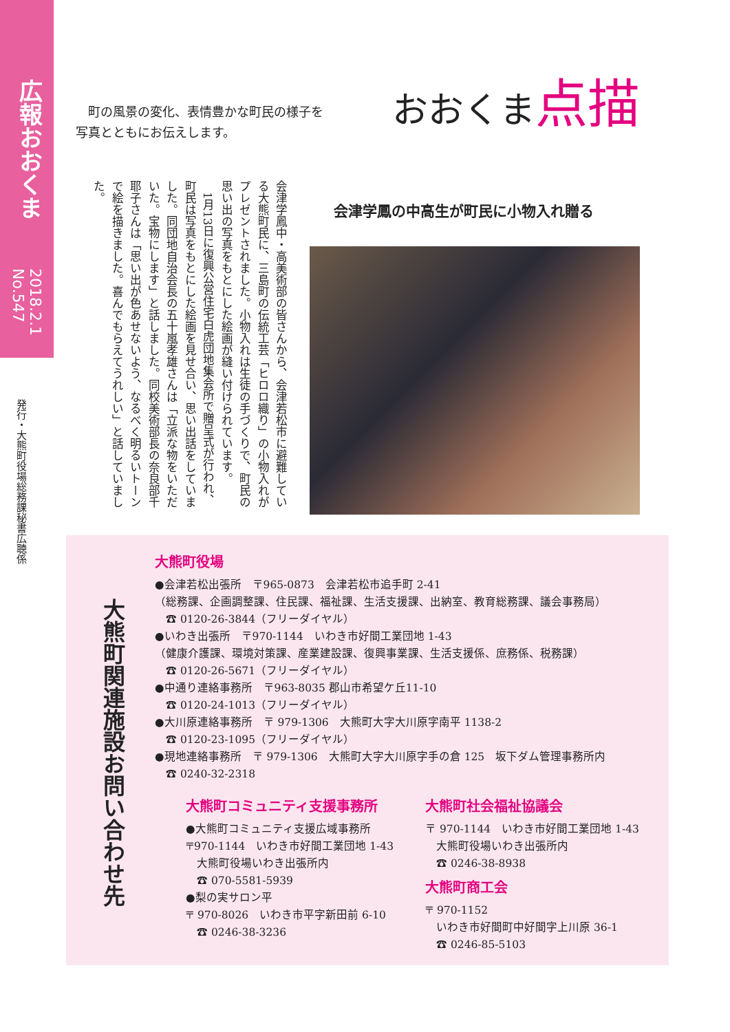広報おおくま
2018.2.1 No.547
発行・大熊町役場総務課秘書広聴係
　町の風景の変化、表情豊かな町民の様子を
写真とともにお伝えします。
おおくま点描
会津学鳳の中高生が町民に小物入れ贈る
会津学鳳中・高美術部の皆さんから、会津若松市に避難している大熊町民に、三島町の伝統工芸「ヒロロ織り」の小物入れがプレゼントされました。小物入れは生徒の手づくりで、町民の思い出の写真をもとにした絵画が縫い付けられています。
　1月13日に復興公営住宅白虎団地集会所で贈呈式が行われ、町民は写真をもとにした絵画を見せ合い、思い出話をしていました。同団地自治会長の五十嵐孝雄さんは「立派な物をいただいた。宝物にします」と話しました。同校美術部長の奈良部千耶子さんは「思い出が色あせないよう、なるべく明るいトーンで絵を描きました。喜んでもらえてうれしい」と話していました。
大熊町関連施設お問い合わせ先
大熊町役場
●会津若松出張所　〒965-0873　会津若松市追手町 2-41
（総務課、企画調整課、住民課、福祉課、生活支援課、出納室、教育総務課、議会事務局）
　☎ 0120-26-3844（フリーダイヤル）
●いわき出張所　〒970-1144　いわき市好間工業団地 1-43
（健康介護課、環境対策課、産業建設課、復興事業課、生活支援係、庶務係、税務課）
　☎ 0120-26-5671（フリーダイヤル）
●中通り連絡事務所　〒963-8035 郡山市希望ケ丘11-10
　☎ 0120-24-1013（フリーダイヤル）
●大川原連絡事務所　〒 979-1306　大熊町大字大川原字南平 1138-2
　☎ 0120-23-1095（フリーダイヤル）
●現地連絡事務所　〒 979-1306　大熊町大字大川原字手の倉 125　坂下ダム管理事務所内
　☎ 0240-32-2318
大熊町コミュニティ支援事務所
●大熊町コミュニティ支援広域事務所
〒970-1144　いわき市好間工業団地 1-43
　大熊町役場いわき出張所内
　☎ 070-5581-5939
●梨の実サロン平
〒 970-8026　いわき市平字新田前 6-10
　☎ 0246-38-3236
大熊町社会福祉協議会
〒 970-1144　いわき市好間工業団地 1-43
　大熊町役場いわき出張所内
　☎ 0246-38-8938
大熊町商工会
〒 970-1152
　いわき市好間町中好間字上川原 36-1
　☎ 0246-85-5103